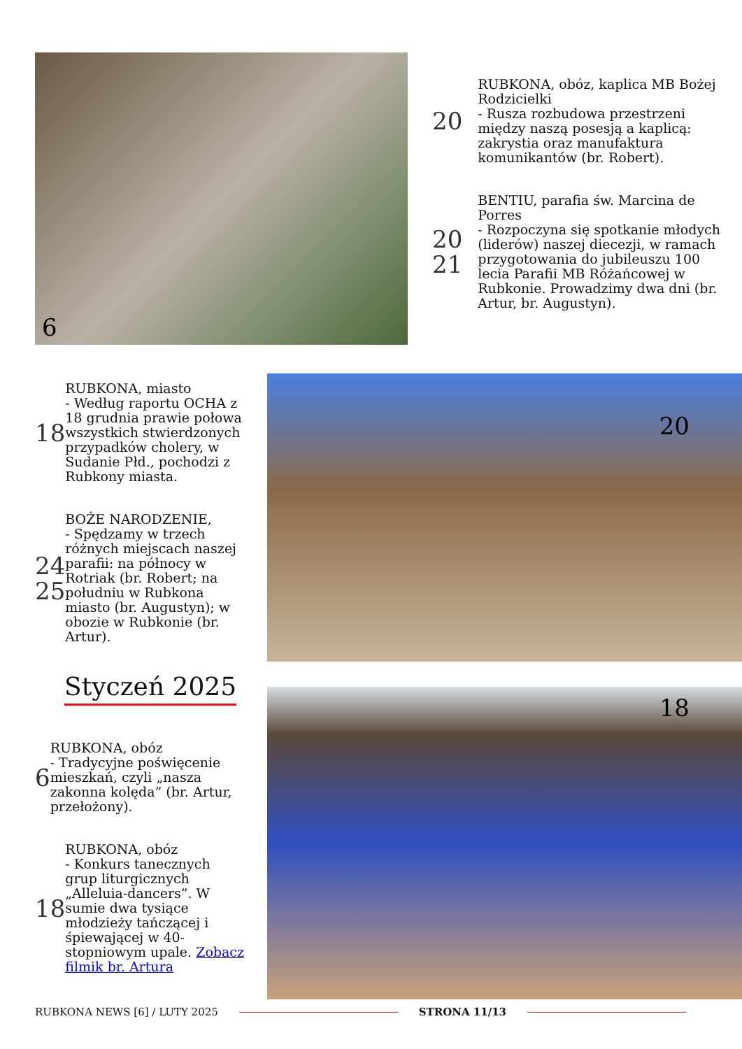6
20
RUBKONA, obóz, kaplica MB Bożej Rodzicielki
- Rusza rozbudowa przestrzeni między naszą posesją a kaplicą: zakrystia oraz manufaktura komunikantów (br. Robert).
20
21
BENTIU, parafia św. Marcina de Porres
- Rozpoczyna się spotkanie młodych (liderów) naszej diecezji, w ramach przygotowania do jubileuszu 100 lecia Parafii MB Różańcowej w Rubkonie. Prowadzimy dwa dni (br. Artur, br. Augustyn).
18
RUBKONA, miasto
- Według raportu OCHA z 18 grudnia prawie połowa wszystkich stwierdzonych przypadków cholery, w Sudanie Płd., pochodzi z Rubkony miasta.
24
25
BOŻE NARODZENIE,
- Spędzamy w trzech różnych miejscach naszej parafii: na północy w Rotriak (br. Robert; na południu w Rubkona miasto (br. Augustyn); w obozie w Rubkonie (br. Artur).
Styczeń 2025
6
RUBKONA, obóz
- Tradycyjne poświęcenie mieszkań, czyli „nasza zakonna kolęda” (br. Artur, przełożony).
18
RUBKONA, obóz
- Konkurs tanecznych grup liturgicznych „Alleluia-dancers”. W sumie dwa tysiące młodzieży tańczącej i śpiewającej w 40-stopniowym upale. Zobacz filmik br. Artura
20
18
RUBKONA NEWS [6] / LUTY 2025 STRONA 11/13